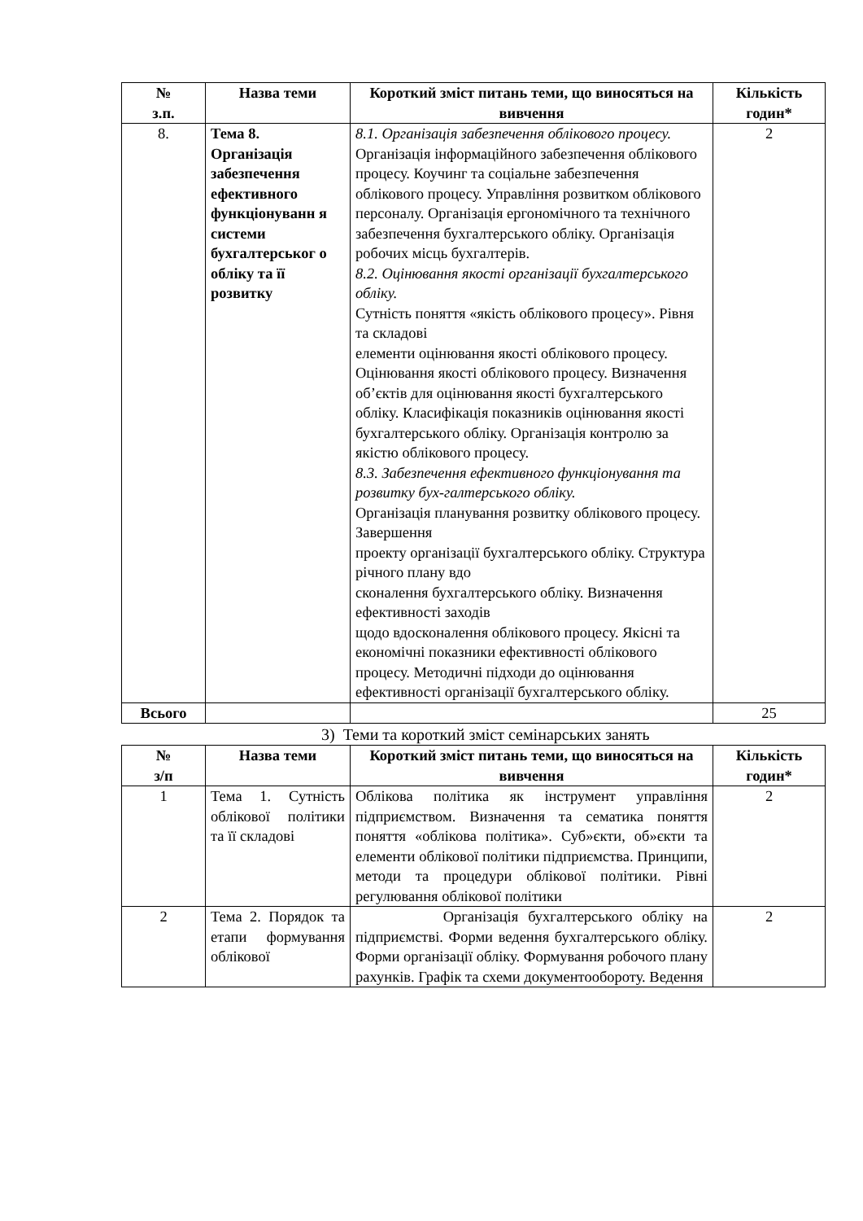| № з.п. | Назва теми | Короткий зміст питань теми, що виносяться на вивчення | Кількість годин* |
| --- | --- | --- | --- |
| 8. | Тема 8. Організація забезпечення ефективного функціонуванн я системи бухгалтерськог о обліку та її розвитку | 8.1. Організація забезпечення облікового процесу. Організація інформаційного забезпечення облікового процесу. Коучинг та соціальне забезпечення облікового процесу. Управління розвитком облікового персоналу. Організація ергономічного та технічного забезпечення бухгалтерського обліку. Організація робочих місць бухгалтерів. 8.2. Оцінювання якості організації бухгалтерського обліку. Сутність поняття «якість облікового процесу». Рівня та складові елементи оцінювання якості облікового процесу. Оцінювання якості облікового процесу. Визначення об’єктів для оцінювання якості бухгалтерського обліку. Класифікація показників оцінювання якості бухгалтерського обліку. Організація контролю за якістю облікового процесу. 8.3. Забезпечення ефективного функціонування та розвитку бух-галтерського обліку. Організація планування розвитку облікового процесу. Завершення проекту організації бухгалтерського обліку. Структура річного плану вдо сконалення бухгалтерського обліку. Визначення ефективності заходів щодо вдосконалення облікового процесу. Якісні та економічні показники ефективності облікового процесу. Методичні підходи до оцінювання ефективності організації бухгалтерського обліку. | 2 |
| Всього | | | 25 |
3) Теми та короткий зміст семінарських занять
| № з/п | Назва теми | Короткий зміст питань теми, що виносяться на вивчення | Кількість годин* |
| --- | --- | --- | --- |
| 1 | Тема 1. Сутність облікової політики та її складові | Облікова політика як інструмент управління підприємством. Визначення та сематика поняття поняття «облікова політика». Суб»єкти, об»єкти та елементи облікової політики підприємства. Принципи, методи та процедури облікової політики. Рівні регулювання облікової політики | 2 |
| 2 | Тема 2. Порядок та етапи формування облікової | Організація бухгалтерського обліку на підприємстві. Форми ведення бухгалтерського обліку. Форми організації обліку. Формування робочого плану рахунків. Графік та схеми документообороту. Ведення | 2 |